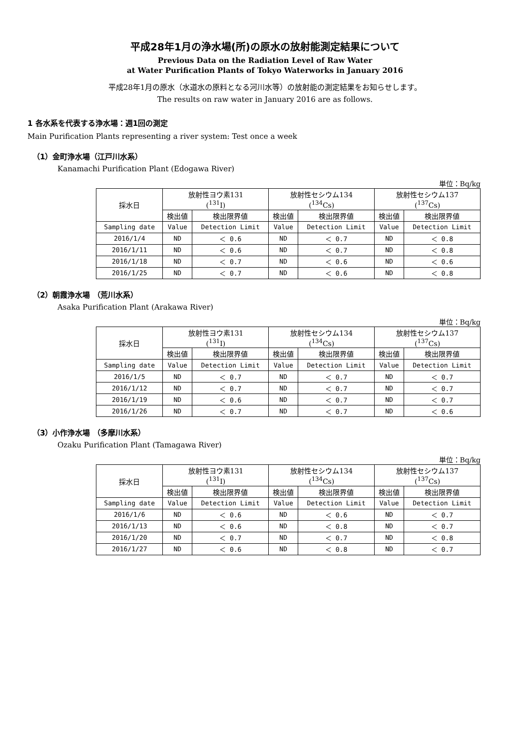平成28年1月の浄水場(所)の原水の放射能測定結果について
Previous Data on the Radiation Level of Raw Water
at Water Purification Plants of Tokyo Waterworks in January 2016
平成28年1月の原水（水道水の原料となる河川水等）の放射能の測定結果をお知らせします。
The results on raw water in January 2016 are as follows.
1 各水系を代表する浄水場：週1回の測定
Main Purification Plants representing a river system: Test once a week
（1）金町浄水場（江戸川水系）
Kanamachi Purification Plant (Edogawa River)
単位：Bq/kg
| 採水日 | 放射性ヨウ素131 (<sup>131</sup>I) | | 放射性セシウム134 (<sup>134</sup>Cs) | | 放射性セシウム137 (<sup>137</sup>Cs) | |
| --- | --- | --- | --- | --- | --- | --- |
| | 検出値 | 検出限界値 | 検出値 | 検出限界値 | 検出値 | 検出限界値 |
| Sampling date | Value | Detection Limit | Value | Detection Limit | Value | Detection Limit |
| 2016/1/4 | ND | ＜ 0.6 | ND | ＜ 0.7 | ND | ＜ 0.8 |
| 2016/1/11 | ND | ＜ 0.6 | ND | ＜ 0.7 | ND | ＜ 0.8 |
| 2016/1/18 | ND | ＜ 0.7 | ND | ＜ 0.6 | ND | ＜ 0.6 |
| 2016/1/25 | ND | ＜ 0.7 | ND | ＜ 0.6 | ND | ＜ 0.8 |
（2）朝霞浄水場 （荒川水系）
Asaka Purification Plant (Arakawa River)
単位：Bq/kg
| 採水日 | 放射性ヨウ素131 (<sup>131</sup>I) | | 放射性セシウム134 (<sup>134</sup>Cs) | | 放射性セシウム137 (<sup>137</sup>Cs) | |
| --- | --- | --- | --- | --- | --- | --- |
| | 検出値 | 検出限界値 | 検出値 | 検出限界値 | 検出値 | 検出限界値 |
| Sampling date | Value | Detection Limit | Value | Detection Limit | Value | Detection Limit |
| 2016/1/5 | ND | ＜ 0.7 | ND | ＜ 0.7 | ND | ＜ 0.7 |
| 2016/1/12 | ND | ＜ 0.7 | ND | ＜ 0.7 | ND | ＜ 0.7 |
| 2016/1/19 | ND | ＜ 0.6 | ND | ＜ 0.7 | ND | ＜ 0.7 |
| 2016/1/26 | ND | ＜ 0.7 | ND | ＜ 0.7 | ND | ＜ 0.6 |
（3）小作浄水場 （多摩川水系）
Ozaku Purification Plant (Tamagawa River)
単位：Bq/kg
| 採水日 | 放射性ヨウ素131 (<sup>131</sup>I) | | 放射性セシウム134 (<sup>134</sup>Cs) | | 放射性セシウム137 (<sup>137</sup>Cs) | |
| --- | --- | --- | --- | --- | --- | --- |
| | 検出値 | 検出限界値 | 検出値 | 検出限界値 | 検出値 | 検出限界値 |
| Sampling date | Value | Detection Limit | Value | Detection Limit | Value | Detection Limit |
| 2016/1/6 | ND | ＜ 0.6 | ND | ＜ 0.6 | ND | ＜ 0.7 |
| 2016/1/13 | ND | ＜ 0.6 | ND | ＜ 0.8 | ND | ＜ 0.7 |
| 2016/1/20 | ND | ＜ 0.7 | ND | ＜ 0.7 | ND | ＜ 0.8 |
| 2016/1/27 | ND | ＜ 0.6 | ND | ＜ 0.8 | ND | ＜ 0.7 |